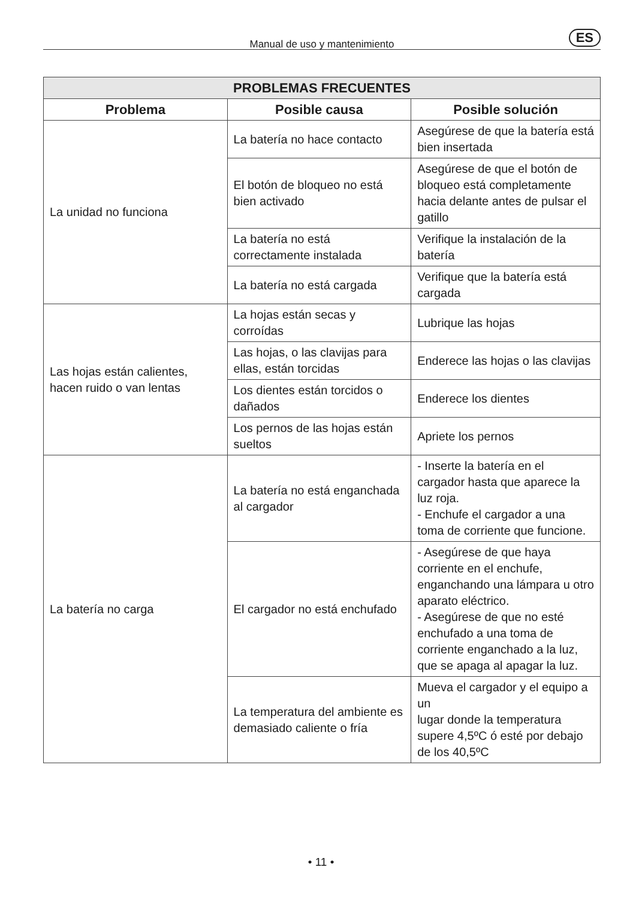Manual de uso y mantenimiento ES
| PROBLEMAS FRECUENTES | | |
| --- | --- | --- |
| Problema | Posible causa | Posible solución |
| La unidad no funciona | La batería no hace contacto | Asegúrese de que la batería está bien insertada |
| | El botón de bloqueo no está bien activado | Asegúrese de que el botón de bloqueo está completamente hacia delante antes de pulsar el gatillo |
| | La batería no está correctamente instalada | Verifique la instalación de la batería |
| | La batería no está cargada | Verifique que la batería está cargada |
| Las hojas están calientes, hacen ruido o van lentas | La hojas están secas y corroídas | Lubrique las hojas |
| | Las hojas, o las clavijas para ellas, están torcidas | Enderece las hojas o las clavijas |
| | Los dientes están torcidos o dañados | Enderece los dientes |
| | Los pernos de las hojas están sueltos | Apriete los pernos |
| La batería no carga | La batería no está enganchada al cargador | - Inserte la batería en el cargador hasta que aparece la luz roja. - Enchufe el cargador a una toma de corriente que funcione. |
| | El cargador no está enchufado | - Asegúrese de que haya corriente en el enchufe, enganchando una lámpara u otro aparato eléctrico. - Asegúrese de que no esté enchufado a una toma de corriente enganchado a la luz, que se apaga al apagar la luz. |
| | La temperatura del ambiente es demasiado caliente o fría | Mueva el cargador y el equipo a un lugar donde la temperatura supere 4,5ºC ó esté por debajo de los 40,5ºC |
• 11 •